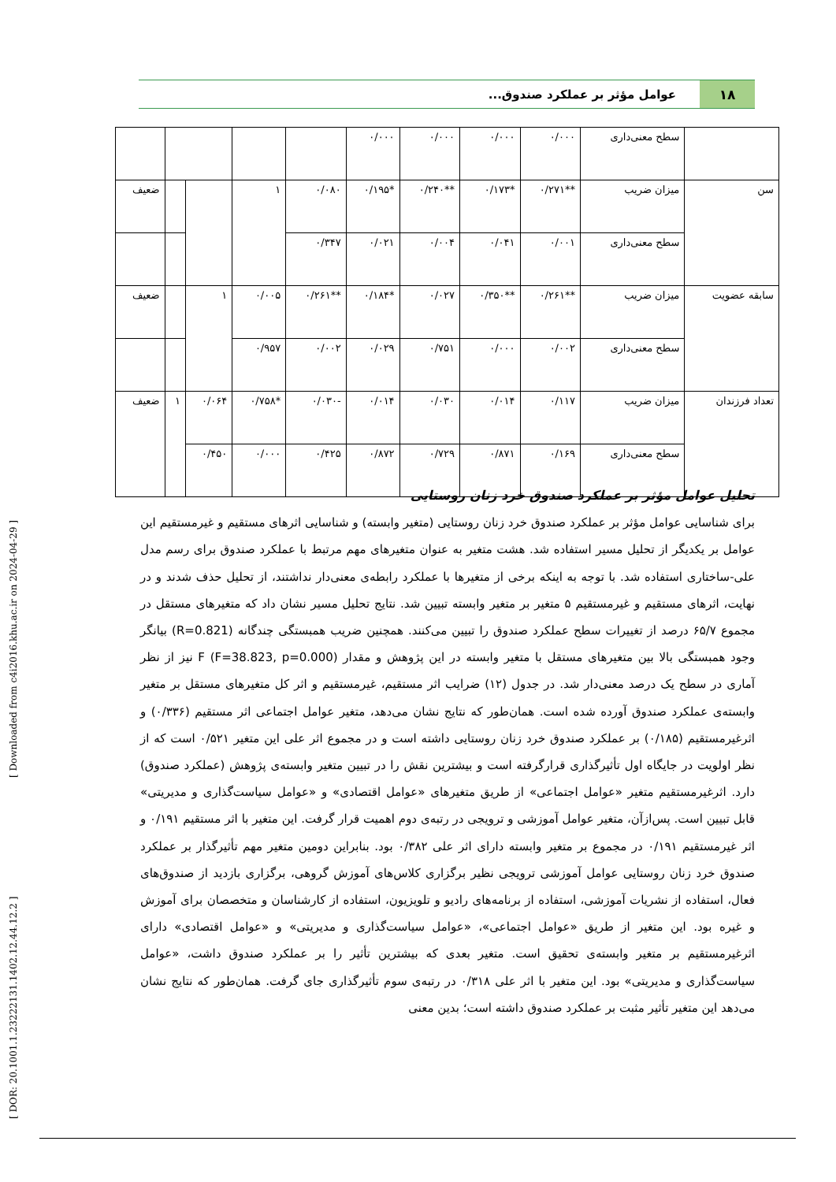۱۸ عوامل مؤثر بر عملکرد صندوق...
| | سطح معنی‌داری | ۰/۰۰۰ | ۰/۰۰۰ | ۰/۰۰۰ | ۰/۰۰۰ | | | | | |
| سن | میزان ضریب | **۰/۲۷۱ | *۰/۱۷۳ | **۰/۲۴۰ | *۰/۱۹۵ | ۰/۰۸۰ | ۱ | | | ضعیف |
| | سطح معنی‌داری | ۰/۰۰۱ | ۰/۰۴۱ | ۰/۰۰۴ | ۰/۰۲۱ | ۰/۳۴۷ | | | | |
| سابقه عضویت | میزان ضریب | **۰/۲۶۱ | **۰/۳۵۰ | ۰/۰۲۷ | *۰/۱۸۴ | **۰/۲۶۱ | ۰/۰۰۵ | ۱ | | ضعیف |
| | سطح معنی‌داری | ۰/۰۰۲ | ۰/۰۰۰ | ۰/۷۵۱ | ۰/۰۲۹ | ۰/۰۰۲ | ۰/۹۵۷ | | | |
| تعداد فرزندان | میزان ضریب | ۰/۱۱۷ | ۰/۰۱۴ | ۰/۰۳۰ | ۰/۰۱۴ | -۰/۰۳۰ | *۰/۷۵۸ | ۰/۰۶۴ | ۱ | ضعیف |
| | سطح معنی‌داری | ۰/۱۶۹ | ۰/۸۷۱ | ۰/۷۲۹ | ۰/۸۷۲ | ۰/۴۲۵ | ۰/۰۰۰ | ۰/۴۵۰ | | |
تحلیل عوامل مؤثر بر عملکرد صندوق خرد زنان روستایی
برای شناسایی عوامل مؤثر بر عملکرد صندوق خرد زنان روستایی (متغیر وابسته) و شناسایی اثرهای مستقیم و غیرمستقیم این عوامل بر یکدیگر از تحلیل مسیر استفاده شد. هشت متغیر به عنوان متغیرهای مهم مرتبط با عملکرد صندوق برای رسم مدل علی-ساختاری استفاده شد. با توجه به اینکه برخی از متغیرها با عملکرد رابطه‌ی معنی‌دار نداشتند، از تحلیل حذف شدند و در نهایت، اثرهای مستقیم و غیرمستقیم ۵ متغیر بر متغیر وابسته تبیین شد. نتایج تحلیل مسیر نشان داد که متغیرهای مستقل در مجموع ۶۵/۷ درصد از تغییرات سطح عملکرد صندوق را تبیین می‌کنند. همچنین ضریب همبستگی چندگانه (R=0.821) بیانگر وجود همبستگی بالا بین متغیرهای مستقل با متغیر وابسته در این پژوهش و مقدار F (F=38.823, p=0.000) نیز از نظر آماری در سطح یک درصد معنی‌دار شد. در جدول (۱۲) ضرایب اثر مستقیم، غیرمستقیم و اثر کل متغیرهای مستقل بر متغیر وابسته‌ی عملکرد صندوق آورده شده است. همان‌طور که نتایج نشان می‌دهد، متغیر عوامل اجتماعی اثر مستقیم (۰/۳۳۶) و اثرغیرمستقیم (۰/۱۸۵) بر عملکرد صندوق خرد زنان روستایی داشته است و در مجموع اثر علی این متغیر ۰/۵۲۱ است که از نظر اولویت در جایگاه اول تأثیرگذاری قرارگرفته است و بیشترین نقش را در تبیین متغیر وابسته‌ی پژوهش (عملکرد صندوق) دارد. اثرغیرمستقیم متغیر «عوامل اجتماعی» از طریق متغیرهای «عوامل اقتصادی» و «عوامل سیاست‌گذاری و مدیریتی» قابل تبیین است. پس‌ازآن، متغیر عوامل آموزشی و ترویجی در رتبه‌ی دوم اهمیت قرار گرفت. این متغیر با اثر مستقیم ۰/۱۹۱ و اثر غیرمستقیم ۰/۱۹۱ در مجموع بر متغیر وابسته دارای اثر علی ۰/۳۸۲ بود. بنابراین دومین متغیر مهم تأثیرگذار بر عملکرد صندوق خرد زنان روستایی عوامل آموزشی ترویجی نظیر برگزاری کلاس‌های آموزش گروهی، برگزاری بازدید از صندوق‌های فعال، استفاده از نشریات آموزشی، استفاده از برنامه‌های رادیو و تلویزیون، استفاده از کارشناسان و متخصصان برای آموزش و غیره بود. این متغیر از طریق «عوامل اجتماعی»، «عوامل سیاست‌گذاری و مدیریتی» و «عوامل اقتصادی» دارای اثرغیرمستقیم بر متغیر وابسته‌ی تحقیق است. متغیر بعدی که بیشترین تأثیر را بر عملکرد صندوق داشت، «عوامل سیاست‌گذاری و مدیریتی» بود. این متغیر با اثر علی ۰/۳۱۸ در رتبه‌ی سوم تأثیرگذاری جای گرفت. همان‌طور که نتایج نشان می‌دهد این متغیر تأثیر مثبت بر عملکرد صندوق داشته است؛ بدین معنی
[ DOR: 20.1001.1.23222131.1402.12.44.12.2 ] [ Downloaded from c4i2016.khu.ac.ir on 2024-04-29 ]